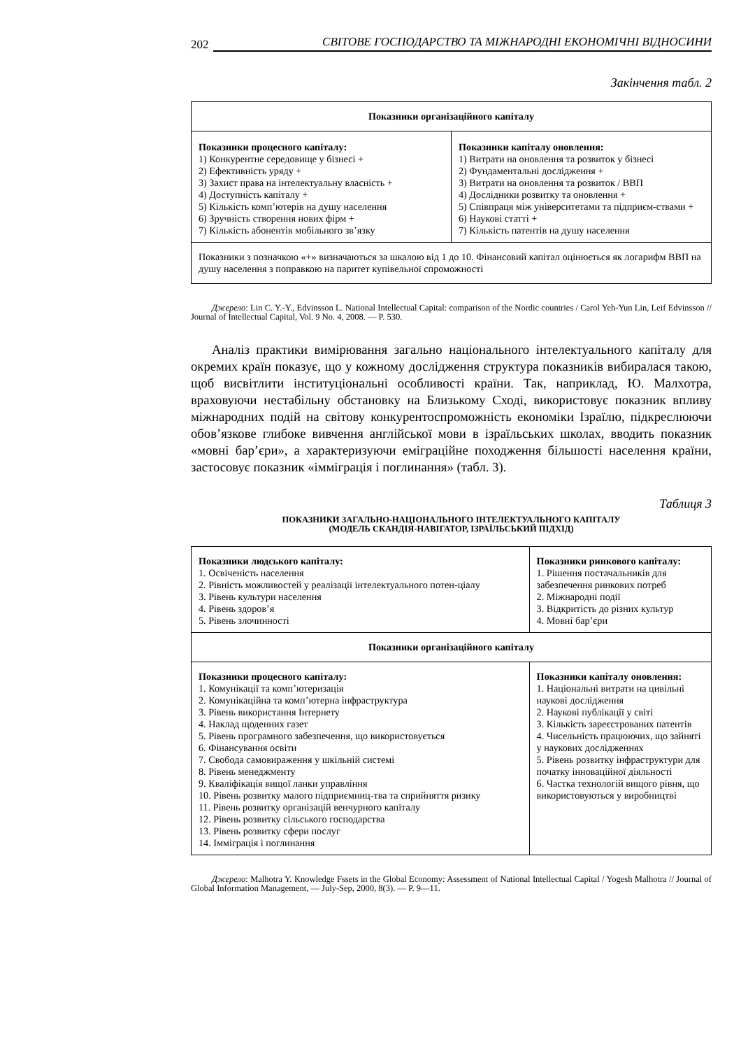202 СВІТОВЕ ГОСПОДАРСТВО ТА МІЖНАРОДНІ ЕКОНОМІЧНІ ВІДНОСИНИ
Закінчення табл. 2
| Показники організаційного капіталу | |
| Показники процесного капіталу: 1) Конкурентне середовище у бізнесі + 2) Ефективність уряду + 3) Захист права на інтелектуальну власність + 4) Доступність капіталу + 5) Кількість комп’ютерів на душу населення 6) Зручність створення нових фірм + 7) Кількість абонентів мобільного зв’язку | Показники капіталу оновлення: 1) Витрати на оновлення та розвиток у бізнесі 2) Фундаментальні дослідження + 3) Витрати на оновлення та розвиток / ВВП 4) Дослідники розвитку та оновлення + 5) Співпраця між університетами та підприєм-ствами + 6) Наукові статті + 7) Кількість патентів на душу населення |
| Показники з позначкою «+» визначаються за шкалою від 1 до 10. Фінансовий капітал оцінюється як логарифм ВВП на душу населення з поправкою на паритет купівельної спроможності | |
Джерело: Lin C. Y.-Y., Edvinsson L. National Intellectual Capital: comparison of the Nordic countries / Carol Yeh-Yun Lin, Leif Edvinsson // Journal of Intellectual Capital, Vol. 9 No. 4, 2008. — P. 530.
Аналіз практики вимірювання загально національного інтелектуального капіталу для окремих країн показує, що у кожному дослідження структура показників вибиралася такою, щоб висвітлити інституціональні особливості країни. Так, наприклад, Ю. Малхотра, враховуючи нестабільну обстановку на Близькому Сході, використовує показник впливу міжнародних подій на світову конкурентоспроможність економіки Ізраїлю, підкреслюючи обов’язкове глибоке вивчення англійської мови в ізраїльських школах, вводить показник «мовні бар’єри», а характеризуючи еміграційне походження більшості населення країни, застосовує показник «імміграція і поглинання» (табл. 3).
Таблиця 3
ПОКАЗНИКИ ЗАГАЛЬНО-НАЦІОНАЛЬНОГО ІНТЕЛЕКТУАЛЬНОГО КАПІТАЛУ
(МОДЕЛЬ СКАНДІЯ-НАВІГАТОР, ІЗРАЇЛЬСЬКИЙ ПІДХІД)
| Показники людського капіталу: 1. Освіченість населення 2. Рівність можливостей у реалізації інтелектуального потен-ціалу 3. Рівень культури населення 4. Рівень здоров’я 5. Рівень злочинності | Показники ринкового капіталу: 1. Рішення постачальників для забезпечення ринкових потреб 2. Міжнародні події 3. Відкритість до різних культур 4. Мовні бар’єри |
| Показники організаційного капіталу | |
| Показники процесного капіталу: 1. Комунікації та комп’ютеризація 2. Комунікаційна та комп’ютерна інфраструктура 3. Рівень використання Інтернету 4. Наклад щоденних газет 5. Рівень програмного забезпечення, що використовується 6. Фінансування освіти 7. Свобода самовираження у шкільній системі 8. Рівень менеджменту 9. Кваліфікація вищої ланки управління 10. Рівень розвитку малого підприємниц-тва та сприйняття ризику 11. Рівень розвитку організацій венчурного капіталу 12. Рівень розвитку сільського господарства 13. Рівень розвитку сфери послуг 14. Імміграція і поглинання | Показники капіталу оновлення: 1. Національні витрати на цивільні наукові дослідження 2. Наукові публікації у світі 3. Кількість зареєстрованих патентів 4. Чисельність працюючих, що зайняті у наукових дослідженнях 5. Рівень розвитку інфраструктури для початку інноваційної діяльності 6. Частка технологій вищого рівня, що використовуються у виробництві |
Джерело: Malhotra Y. Knowledge Fssets in the Global Economy: Assessment of National Intellectual Capital / Yogesh Malhotra // Journal of Global Information Management, — July-Sep, 2000, 8(3). — P. 9—11.